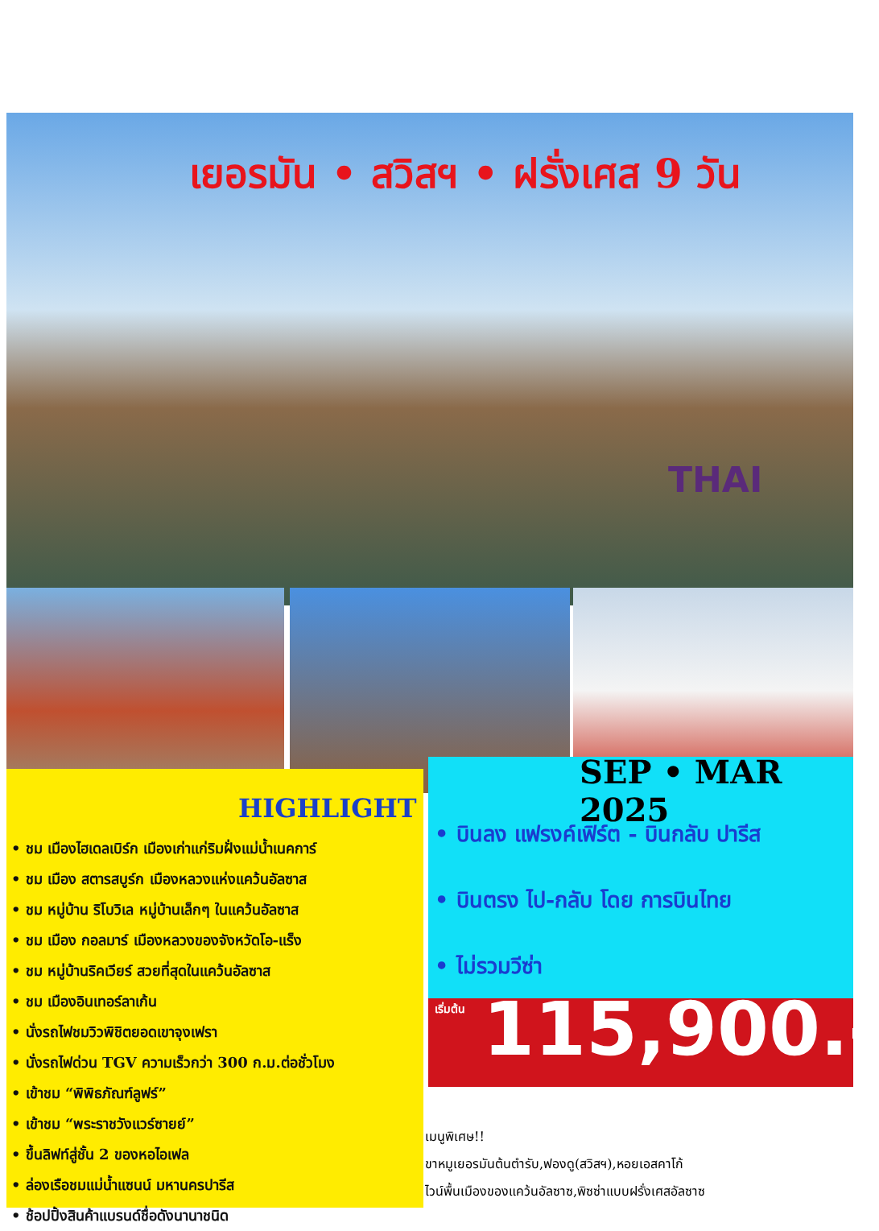เยอรมัน • สวิสฯ • ฝรั่งเศส 9 วัน
THAI
SEP • MAR 2025
HIGHLIGHT
• ชม เมืองไฮเดลเบิร์ก เมืองเก่าแก่ริมฝั่งแม่น้ำเนคการ์
• ชม เมือง สตารสบูร์ก เมืองหลวงแห่งแคว้นอัลซาส
• ชม หมู่บ้าน ริโบวิเล หมู่บ้านเล็กๆ ในแคว้นอัลซาส
• ชม เมือง กอลมาร์ เมืองหลวงของจังหวัดโอ-แร็ง
• ชม หมู่บ้านริคเวียร์ สวยที่สุดในแคว้นอัลซาส
• ชม เมืองอินเทอร์ลาเก้น
• นั่งรถไฟชมวิวพิชิตยอดเขาจุงเฟรา
• นั่งรถไฟด่วน TGV ความเร็วกว่า 300 ก.ม.ต่อชั่วโมง
• เข้าชม “พิพิธภัณฑ์ลูฟร์”
• เข้าชม “พระราชวังแวร์ซายย์”
• ขึ้นลิฟท์สู่ชั้น 2 ของหอไอเฟล
• ล่องเรือชมแม่น้ำแซนน์ มหานครปารีส
• ช้อปปิ้งสินค้าแบรนด์ชื่อดังนานาชนิด
• บินลง แฟรงค์เฟิร์ต - บินกลับ ปารีส
• บินตรง ไป-กลับ โดย การบินไทย
• ไม่รวมวีซ่า
เริ่มต้น 115,900.-
เมนูพิเศษ!!
ขาหมูเยอรมันต้นตำรับ,ฟองดู(สวิสฯ),หอยเอสคาโก้
ไวน์พื้นเมืองของแคว้นอัลซาซ,พิซซ่าแบบฝรั่งเศสอัลซาซ